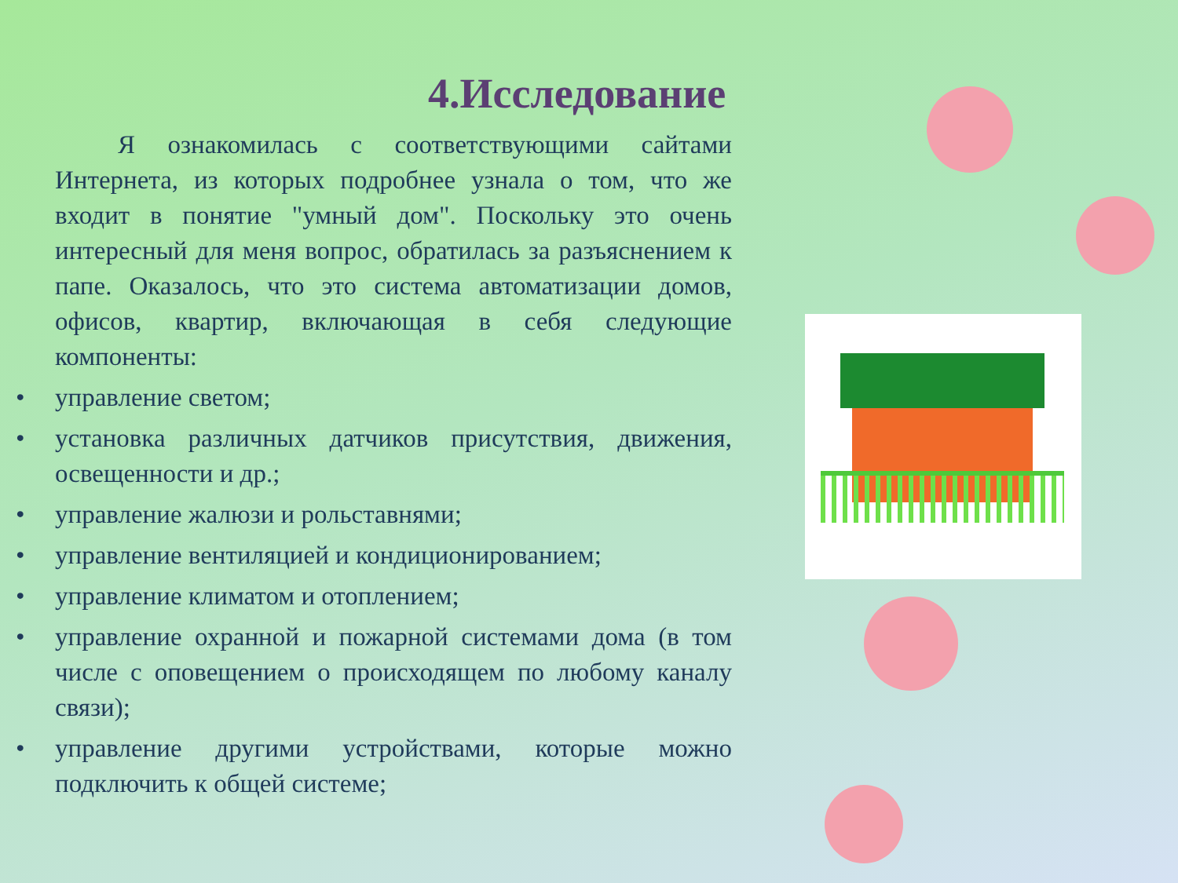4.Исследование
Я ознакомилась с соответствующими сайтами Интернета, из которых подробнее узнала о том, что же входит в понятие "умный дом". Поскольку это очень интересный для меня вопрос, обратилась за разъяснением к папе. Оказалось, что это система автоматизации домов, офисов, квартир, включающая в себя следующие компоненты:
• управление светом;
• установка различных датчиков присутствия, движения, освещенности и др.;
• управление жалюзи и рольставнями;
• управление вентиляцией и кондиционированием;
• управление климатом и отоплением;
• управление охранной и пожарной системами дома (в том числе с оповещением о происходящем по любому каналу связи);
• управление другими устройствами, которые можно подключить к общей системе;